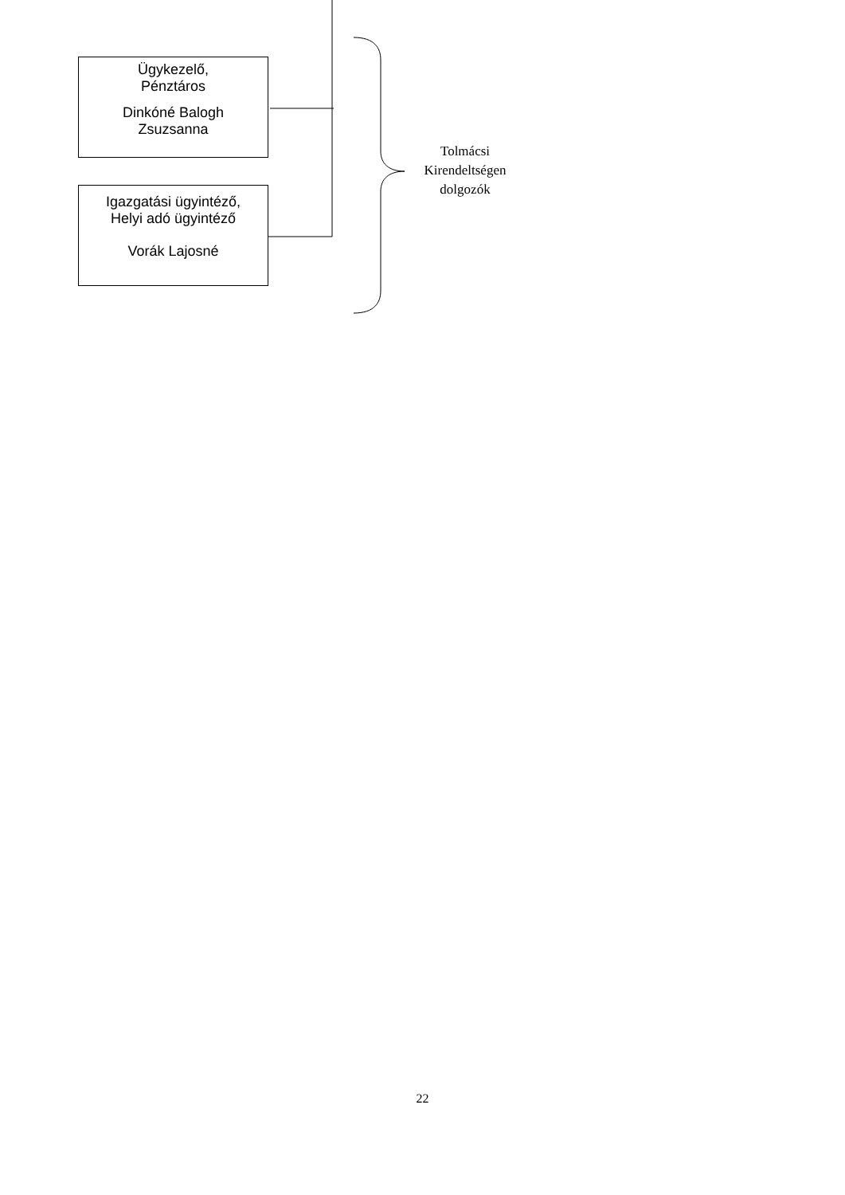Ügykezelő,
Pénztáros
Dinkóné Balogh
Zsuzsanna
Igazgatási ügyintéző,
Helyi adó ügyintéző
Vorák Lajosné
Tolmácsi Kirendeltségen dolgozók
22